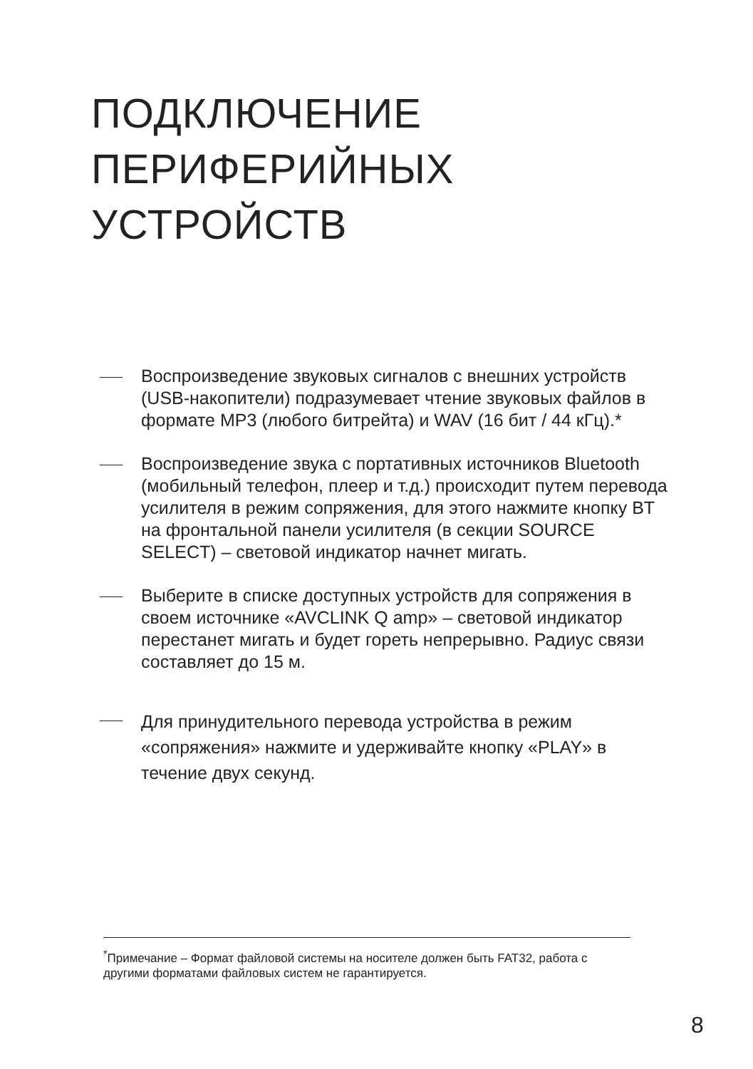ПОДКЛЮЧЕНИЕ
ПЕРИФЕРИЙНЫХ
УСТРОЙСТВ
Воспроизведение звуковых сигналов с внешних устройств (USB-накопители) подразумевает чтение звуковых файлов в формате MP3 (любого битрейта) и WAV (16 бит / 44 кГц).*
Воспроизведение звука с портативных источников Bluetooth (мобильный телефон, плеер и т.д.) происходит путем перевода усилителя в режим сопряжения, для этого нажмите кнопку BT на фронтальной панели усилителя (в секции SOURCE SELECT) – световой индикатор начнет мигать.
Выберите в списке доступных устройств для сопряжения в своем источнике «AVCLINK Q amp» – световой индикатор перестанет мигать и будет гореть непрерывно. Радиус связи составляет до 15 м.
Для принудительного перевода устройства в режим «сопряжения» нажмите и удерживайте кнопку «PLAY» в течение двух секунд.
<sup>*</sup> Примечание – Формат файловой системы на носителе должен быть FAT32, работа с другими форматами файловых систем не гарантируется.
8